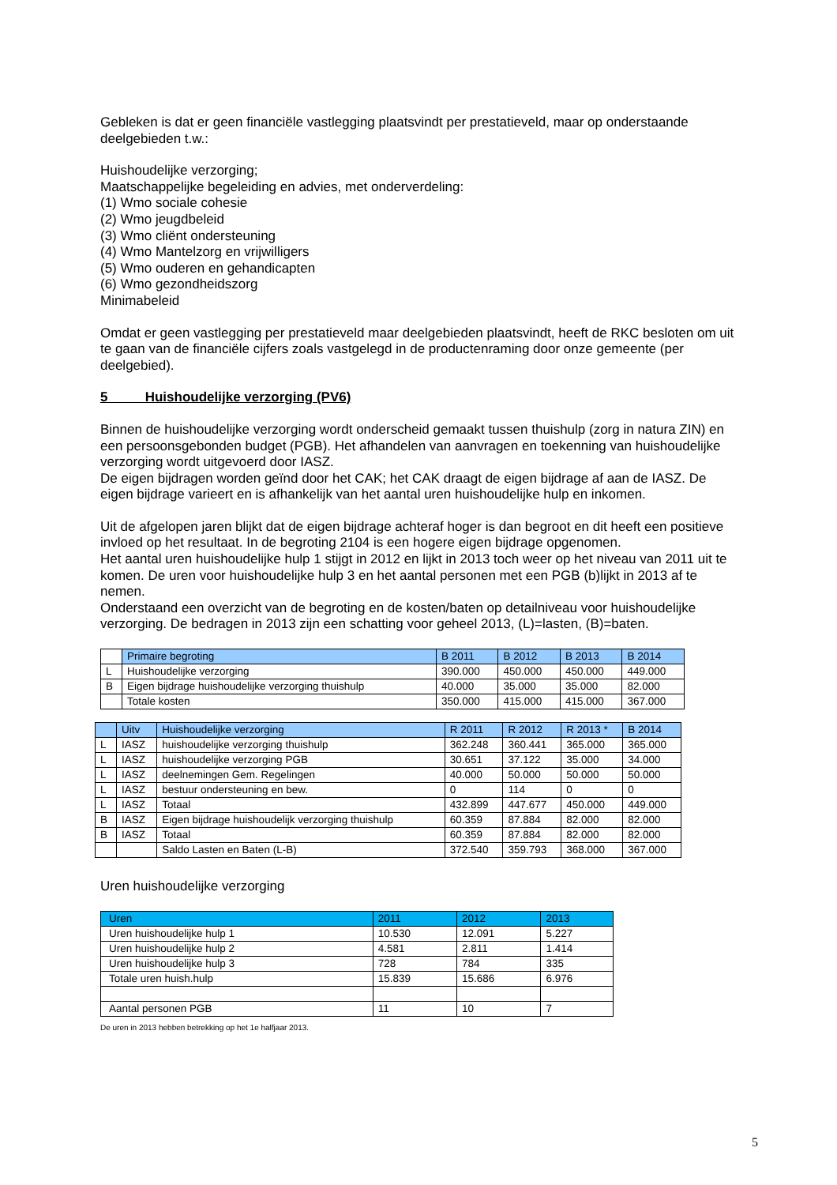Gebleken is dat er geen financiële vastlegging plaatsvindt per prestatieveld, maar op onderstaande deelgebieden t.w.:
Huishoudelijke verzorging;
Maatschappelijke begeleiding en advies, met onderverdeling:
(1) Wmo sociale cohesie
(2) Wmo jeugdbeleid
(3) Wmo cliënt ondersteuning
(4) Wmo Mantelzorg en vrijwilligers
(5) Wmo ouderen en gehandicapten
(6) Wmo gezondheidszorg
Minimabeleid
Omdat er geen vastlegging per prestatieveld maar deelgebieden plaatsvindt, heeft de RKC besloten om uit te gaan van de financiële cijfers zoals vastgelegd in de productenraming door onze gemeente (per deelgebied).
5 Huishoudelijke verzorging (PV6)
Binnen de huishoudelijke verzorging wordt onderscheid gemaakt tussen thuishulp (zorg in natura ZIN) en een persoonsgebonden budget (PGB). Het afhandelen van aanvragen en toekenning van huishoudelijke verzorging wordt uitgevoerd door IASZ.
De eigen bijdragen worden geïnd door het CAK; het CAK draagt de eigen bijdrage af aan de IASZ. De eigen bijdrage varieert en is afhankelijk van het aantal uren huishoudelijke hulp en inkomen.
Uit de afgelopen jaren blijkt dat de eigen bijdrage achteraf hoger is dan begroot en dit heeft een positieve invloed op het resultaat. In de begroting 2104 is een hogere eigen bijdrage opgenomen.
Het aantal uren huishoudelijke hulp 1 stijgt in 2012 en lijkt in 2013 toch weer op het niveau van 2011 uit te komen. De uren voor huishoudelijke hulp 3 en het aantal personen met een PGB (b)lijkt in 2013 af te nemen.
Onderstaand een overzicht van de begroting en de kosten/baten op detailniveau voor huishoudelijke verzorging. De bedragen in 2013 zijn een schatting voor geheel 2013, (L)=lasten, (B)=baten.
| | Primaire begroting | B 2011 | B 2012 | B 2013 | B 2014 |
| --- | --- | --- | --- | --- | --- |
| L | Huishoudelijke verzorging | 390.000 | 450.000 | 450.000 | 449.000 |
| B | Eigen bijdrage huishoudelijke verzorging thuishulp | 40.000 | 35.000 | 35.000 | 82.000 |
| | Totale kosten | 350.000 | 415.000 | 415.000 | 367.000 |
| | Uitv | Huishoudelijke verzorging | R 2011 | R 2012 | R 2013 * | B 2014 |
| --- | --- | --- | --- | --- | --- | --- |
| L | IASZ | huishoudelijke verzorging thuishulp | 362.248 | 360.441 | 365.000 | 365.000 |
| L | IASZ | huishoudelijke verzorging PGB | 30.651 | 37.122 | 35.000 | 34.000 |
| L | IASZ | deelnemingen Gem. Regelingen | 40.000 | 50.000 | 50.000 | 50.000 |
| L | IASZ | bestuur ondersteuning en bew. | 0 | 114 | 0 | 0 |
| L | IASZ | Totaal | 432.899 | 447.677 | 450.000 | 449.000 |
| B | IASZ | Eigen bijdrage huishoudelijk verzorging thuishulp | 60.359 | 87.884 | 82.000 | 82.000 |
| B | IASZ | Totaal | 60.359 | 87.884 | 82.000 | 82.000 |
| | | Saldo Lasten en Baten (L-B) | 372.540 | 359.793 | 368.000 | 367.000 |
Uren huishoudelijke verzorging
| Uren | 2011 | 2012 | 2013 |
| --- | --- | --- | --- |
| Uren huishoudelijke hulp 1 | 10.530 | 12.091 | 5.227 |
| Uren huishoudelijke hulp 2 | 4.581 | 2.811 | 1.414 |
| Uren huishoudelijke hulp 3 | 728 | 784 | 335 |
| Totale uren huish.hulp | 15.839 | 15.686 | 6.976 |
| Aantal personen PGB | 11 | 10 | 7 |
De uren in 2013 hebben betrekking op het 1e halfjaar 2013.
5